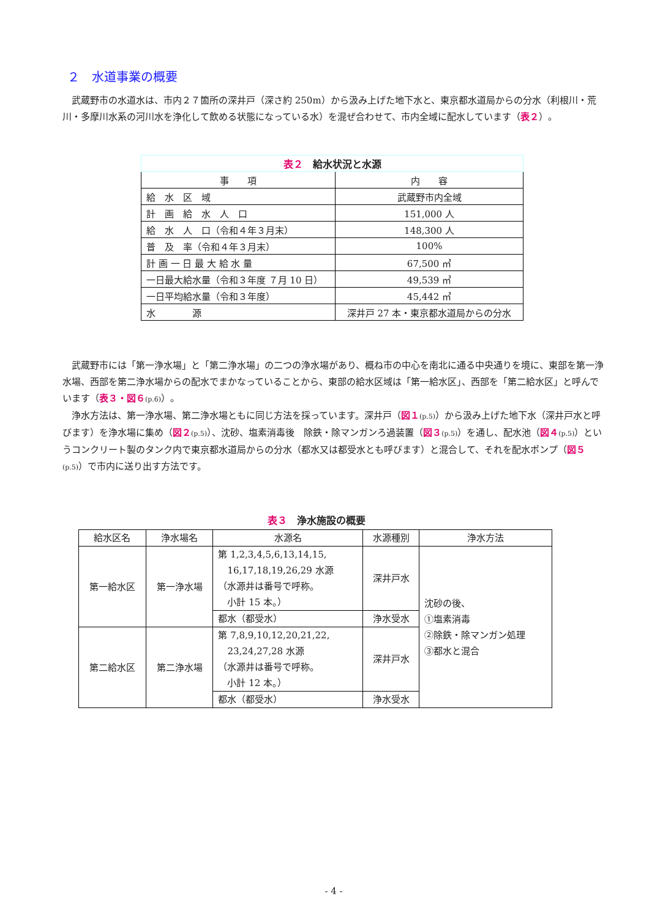２　水道事業の概要
武蔵野市の水道水は、市内２７箇所の深井戸（深さ約 250m）から汲み上げた地下水と、東京都水道局からの分水（利根川・荒川・多摩川水系の河川水を浄化して飲める状態になっている水）を混ぜ合わせて、市内全域に配水しています（表２）。
| 表２ 給水状況と水源 | |
| 事 項 | 内 容 |
| 給 水 区 域 | 武蔵野市内全域 |
| 計 画 給 水 人 口 | 151,000 人 |
| 給 水 人 口（令和４年３月末） | 148,300 人 |
| 普 及 率（令和４年３月末） | 100% |
| 計 画 一 日 最 大 給 水 量 | 67,500 ㎥ |
| 一日最大給水量（令和３年度 ７月 10 日） | 49,539 ㎥ |
| 一日平均給水量（令和３年度） | 45,442 ㎥ |
| 水 源 | 深井戸 27 本・東京都水道局からの分水 |
武蔵野市には「第一浄水場」と「第二浄水場」の二つの浄水場があり、概ね市の中心を南北に通る中央通りを境に、東部を第一浄水場、西部を第二浄水場からの配水でまかなっていることから、東部の給水区域は「第一給水区」、西部を「第二給水区」と呼んでいます（表３・図６(p.6)）。
浄水方法は、第一浄水場、第二浄水場ともに同じ方法を採っています。深井戸（図１(p.5)）から汲み上げた地下水（深井戸水と呼びます）を浄水場に集め（図２(p.5)）、沈砂、塩素消毒後　除鉄・除マンガンろ過装置（図３(p.5)）を通し、配水池（図４(p.5)）というコンクリート製のタンク内で東京都水道局からの分水（都水又は都受水とも呼びます）と混合して、それを配水ポンプ（図５(p.5)）で市内に送り出す方法です。
表３　浄水施設の概要
| 給水区名 | 浄水場名 | 水源名 | 水源種別 | 浄水方法 |
| --- | --- | --- | --- | --- |
| 第一給水区 | 第一浄水場 | 第 1,2,3,4,5,6,13,14,15, 16,17,18,19,26,29 水源 （水源井は番号で呼称。 小計 15 本。） | 深井戸水 | 沈砂の後、 ①塩素消毒 ②除鉄・除マンガン処理 ③都水と混合 |
| | | 都水（都受水） | 浄水受水 | |
| 第二給水区 | 第二浄水場 | 第 7,8,9,10,12,20,21,22, 23,24,27,28 水源 （水源井は番号で呼称。 小計 12 本。） | 深井戸水 | |
| | | 都水（都受水） | 浄水受水 | |
- 4 -